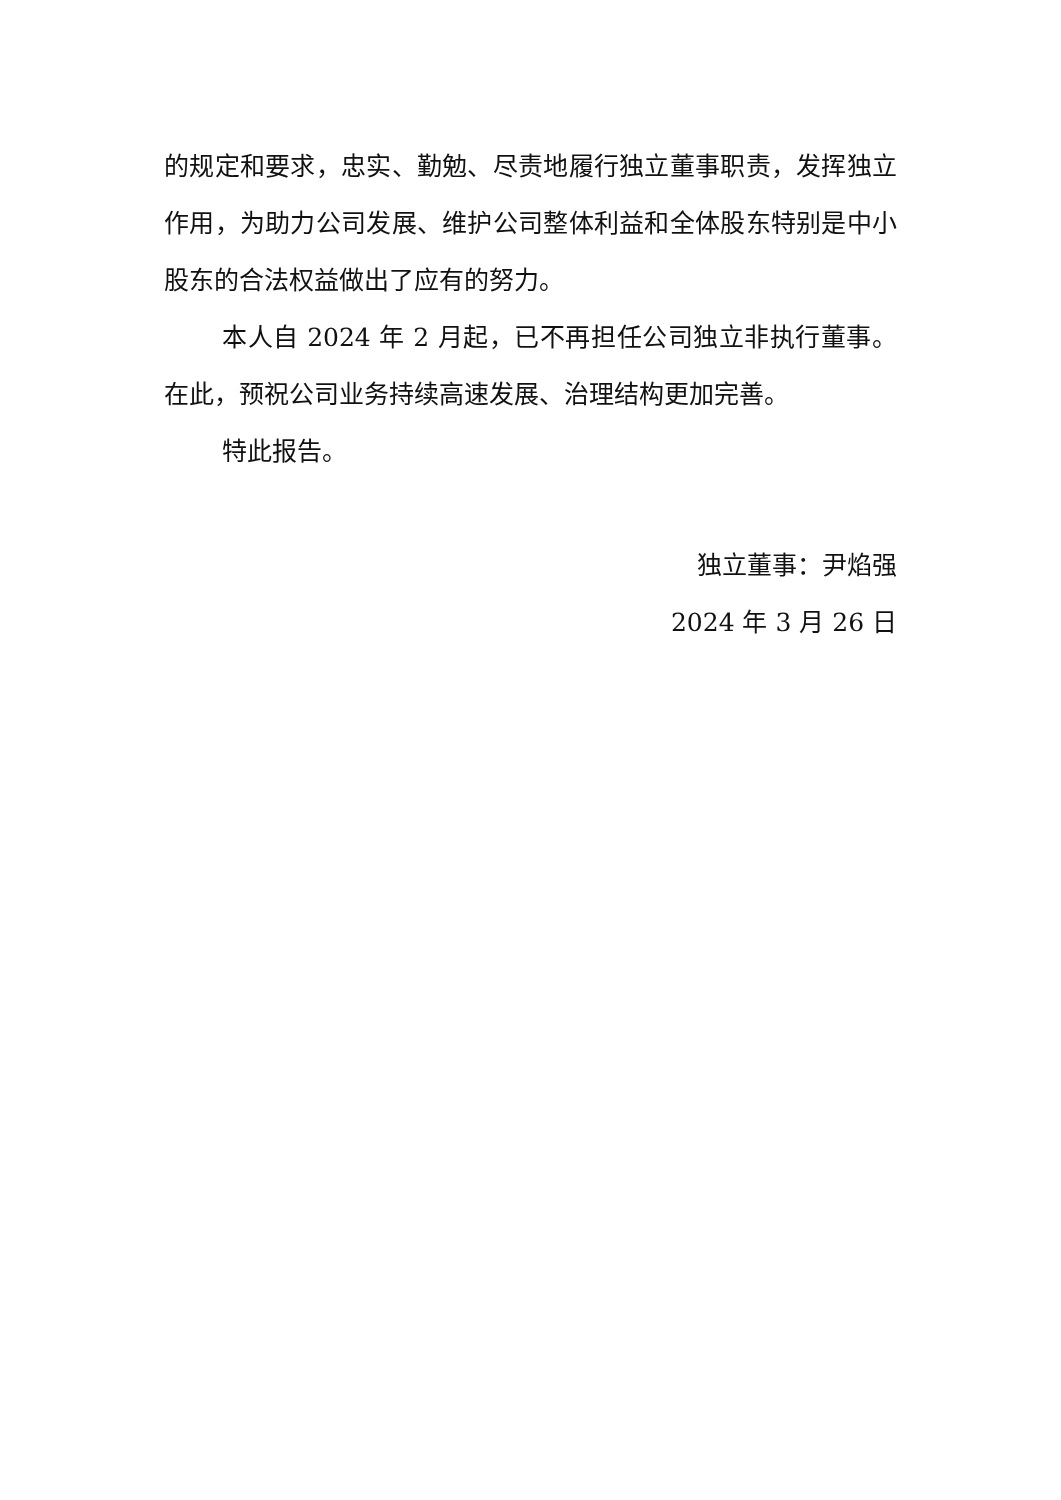的规定和要求，忠实、勤勉、尽责地履行独立董事职责，发挥独立作用，为助力公司发展、维护公司整体利益和全体股东特别是中小股东的合法权益做出了应有的努力。
本人自 2024 年 2 月起，已不再担任公司独立非执行董事。在此，预祝公司业务持续高速发展、治理结构更加完善。
特此报告。
独立董事：尹焰强
2024 年 3 月 26 日